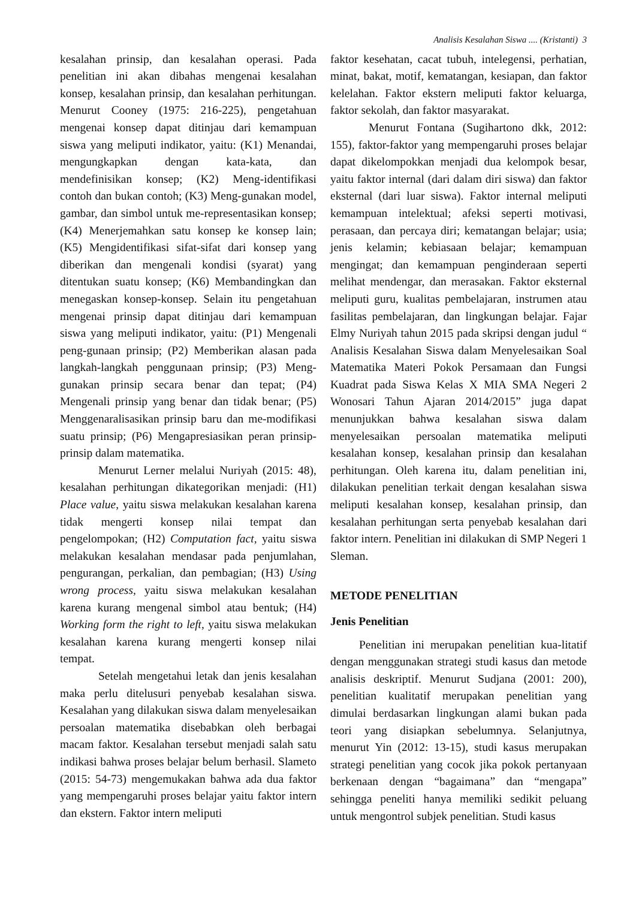Analisis Kesalahan Siswa .... (Kristanti) 3
kesalahan prinsip, dan kesalahan operasi. Pada penelitian ini akan dibahas mengenai kesalahan konsep, kesalahan prinsip, dan kesalahan perhitungan. Menurut Cooney (1975: 216-225), pengetahuan mengenai konsep dapat ditinjau dari kemampuan siswa yang meliputi indikator, yaitu: (K1) Menandai, mengungkapkan dengan kata-kata, dan mendefinisikan konsep; (K2) Meng-identifikasi contoh dan bukan contoh; (K3) Meng-gunakan model, gambar, dan simbol untuk me-representasikan konsep; (K4) Menerjemahkan satu konsep ke konsep lain; (K5) Mengidentifikasi sifat-sifat dari konsep yang diberikan dan mengenali kondisi (syarat) yang ditentukan suatu konsep; (K6) Membandingkan dan menegaskan konsep-konsep. Selain itu pengetahuan mengenai prinsip dapat ditinjau dari kemampuan siswa yang meliputi indikator, yaitu: (P1) Mengenali peng-gunaan prinsip; (P2) Memberikan alasan pada langkah-langkah penggunaan prinsip; (P3) Meng-gunakan prinsip secara benar dan tepat; (P4) Mengenali prinsip yang benar dan tidak benar; (P5) Menggenaralisasikan prinsip baru dan me-modifikasi suatu prinsip; (P6) Mengapresiasikan peran prinsip-prinsip dalam matematika.
Menurut Lerner melalui Nuriyah (2015: 48), kesalahan perhitungan dikategorikan menjadi: (H1) Place value, yaitu siswa melakukan kesalahan karena tidak mengerti konsep nilai tempat dan pengelompokan; (H2) Computation fact, yaitu siswa melakukan kesalahan mendasar pada penjumlahan, pengurangan, perkalian, dan pembagian; (H3) Using wrong process, yaitu siswa melakukan kesalahan karena kurang mengenal simbol atau bentuk; (H4) Working form the right to left, yaitu siswa melakukan kesalahan karena kurang mengerti konsep nilai tempat.
Setelah mengetahui letak dan jenis kesalahan maka perlu ditelusuri penyebab kesalahan siswa. Kesalahan yang dilakukan siswa dalam menyelesaikan persoalan matematika disebabkan oleh berbagai macam faktor. Kesalahan tersebut menjadi salah satu indikasi bahwa proses belajar belum berhasil. Slameto (2015: 54-73) mengemukakan bahwa ada dua faktor yang mempengaruhi proses belajar yaitu faktor intern dan ekstern. Faktor intern meliputi
faktor kesehatan, cacat tubuh, intelegensi, perhatian, minat, bakat, motif, kematangan, kesiapan, dan faktor kelelahan. Faktor ekstern meliputi faktor keluarga, faktor sekolah, dan faktor masyarakat.
Menurut Fontana (Sugihartono dkk, 2012: 155), faktor-faktor yang mempengaruhi proses belajar dapat dikelompokkan menjadi dua kelompok besar, yaitu faktor internal (dari dalam diri siswa) dan faktor eksternal (dari luar siswa). Faktor internal meliputi kemampuan intelektual; afeksi seperti motivasi, perasaan, dan percaya diri; kematangan belajar; usia; jenis kelamin; kebiasaan belajar; kemampuan mengingat; dan kemampuan penginderaan seperti melihat mendengar, dan merasakan. Faktor eksternal meliputi guru, kualitas pembelajaran, instrumen atau fasilitas pembelajaran, dan lingkungan belajar. Fajar Elmy Nuriyah tahun 2015 pada skripsi dengan judul “ Analisis Kesalahan Siswa dalam Menyelesaikan Soal Matematika Materi Pokok Persamaan dan Fungsi Kuadrat pada Siswa Kelas X MIA SMA Negeri 2 Wonosari Tahun Ajaran 2014/2015” juga dapat menunjukkan bahwa kesalahan siswa dalam menyelesaikan persoalan matematika meliputi kesalahan konsep, kesalahan prinsip dan kesalahan perhitungan. Oleh karena itu, dalam penelitian ini, dilakukan penelitian terkait dengan kesalahan siswa meliputi kesalahan konsep, kesalahan prinsip, dan kesalahan perhitungan serta penyebab kesalahan dari faktor intern. Penelitian ini dilakukan di SMP Negeri 1 Sleman.
METODE PENELITIAN
Jenis Penelitian
Penelitian ini merupakan penelitian kua-litatif dengan menggunakan strategi studi kasus dan metode analisis deskriptif. Menurut Sudjana (2001: 200), penelitian kualitatif merupakan penelitian yang dimulai berdasarkan lingkungan alami bukan pada teori yang disiapkan sebelumnya. Selanjutnya, menurut Yin (2012: 13-15), studi kasus merupakan strategi penelitian yang cocok jika pokok pertanyaan berkenaan dengan “bagaimana” dan “mengapa” sehingga peneliti hanya memiliki sedikit peluang untuk mengontrol subjek penelitian. Studi kasus